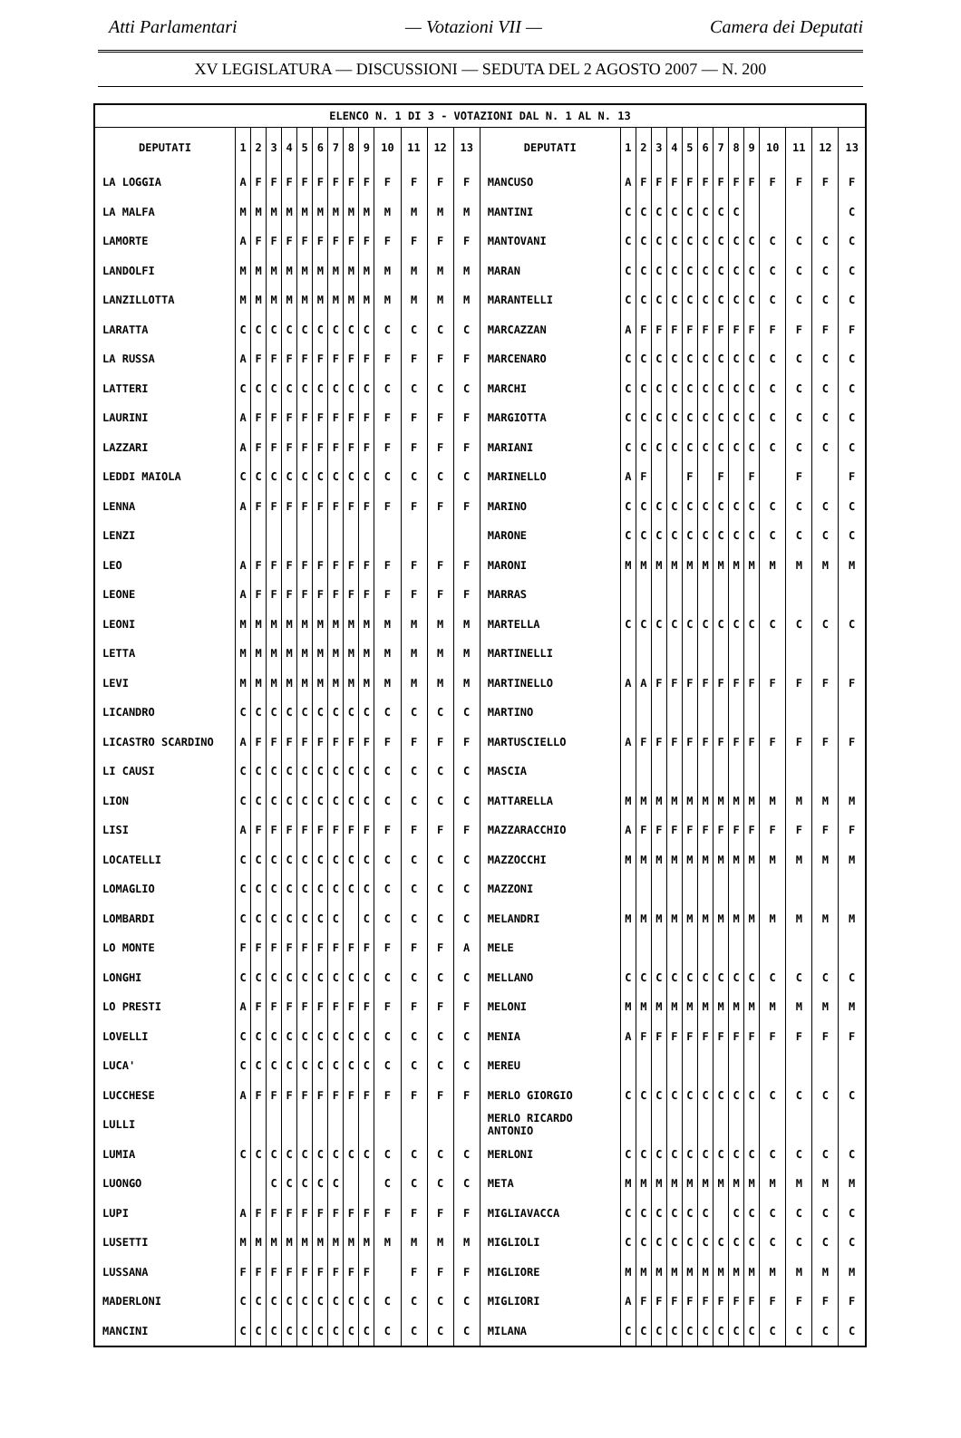Atti Parlamentari — Votazioni VII — Camera dei Deputati
XV LEGISLATURA — DISCUSSIONI — SEDUTA DEL 2 AGOSTO 2007 — N. 200
| ELENCO N. 1 DI 3 - VOTAZIONI DAL N. 1 AL N. 13 | | | | | | | | | | | | | | | | | | | | | | | | | | | |
| DEPUTATI | 1 | 2 | 3 | 4 | 5 | 6 | 7 | 8 | 9 | 10 | 11 | 12 | 13 | DEPUTATI | 1 | 2 | 3 | 4 | 5 | 6 | 7 | 8 | 9 | 10 | 11 | 12 | 13 |
| LA LOGGIA | A | F | F | F | F | F | F | F | F | F | F | F | F | MANCUSO | A | F | F | F | F | F | F | F | F | F | F | F | F |
| LA MALFA | M | M | M | M | M | M | M | M | M | M | M | M | M | MANTINI | C | C | C | C | C | C | C | C | | | | | C |
| LAMORTE | A | F | F | F | F | F | F | F | F | F | F | F | F | MANTOVANI | C | C | C | C | C | C | C | C | C | C | C | C | C |
| LANDOLFI | M | M | M | M | M | M | M | M | M | M | M | M | M | MARAN | C | C | C | C | C | C | C | C | C | C | C | C | C |
| LANZILLOTTA | M | M | M | M | M | M | M | M | M | M | M | M | M | MARANTELLI | C | C | C | C | C | C | C | C | C | C | C | C | C |
| LARATTA | C | C | C | C | C | C | C | C | C | C | C | C | C | MARCAZZAN | A | F | F | F | F | F | F | F | F | F | F | F | F |
| LA RUSSA | A | F | F | F | F | F | F | F | F | F | F | F | F | MARCENARO | C | C | C | C | C | C | C | C | C | C | C | C | C |
| LATTERI | C | C | C | C | C | C | C | C | C | C | C | C | C | MARCHI | C | C | C | C | C | C | C | C | C | C | C | C | C |
| LAURINI | A | F | F | F | F | F | F | F | F | F | F | F | F | MARGIOTTA | C | C | C | C | C | C | C | C | C | C | C | C | C |
| LAZZARI | A | F | F | F | F | F | F | F | F | F | F | F | F | MARIANI | C | C | C | C | C | C | C | C | C | C | C | C | C |
| LEDDI MAIOLA | C | C | C | C | C | C | C | C | C | C | C | C | C | MARINELLO | A | F | | | F | | F | | F | | F | | F |
| LENNA | A | F | F | F | F | F | F | F | F | F | F | F | F | MARINO | C | C | C | C | C | C | C | C | C | C | C | C | C |
| LENZI | | | | | | | | | | | | | | MARONE | C | C | C | C | C | C | C | C | C | C | C | C | C |
| LEO | A | F | F | F | F | F | F | F | F | F | F | F | F | MARONI | M | M | M | M | M | M | M | M | M | M | M | M | M |
| LEONE | A | F | F | F | F | F | F | F | F | F | F | F | F | MARRAS | | | | | | | | | | | | | |
| LEONI | M | M | M | M | M | M | M | M | M | M | M | M | M | MARTELLA | C | C | C | C | C | C | C | C | C | C | C | C | C |
| LETTA | M | M | M | M | M | M | M | M | M | M | M | M | M | MARTINELLI | | | | | | | | | | | | | |
| LEVI | M | M | M | M | M | M | M | M | M | M | M | M | M | MARTINELLO | A | A | F | F | F | F | F | F | F | F | F | F | F |
| LICANDRO | C | C | C | C | C | C | C | C | C | C | C | C | C | MARTINO | | | | | | | | | | | | | |
| LICASTRO SCARDINO | A | F | F | F | F | F | F | F | F | F | F | F | F | MARTUSCIELLO | A | F | F | F | F | F | F | F | F | F | F | F | F |
| LI CAUSI | C | C | C | C | C | C | C | C | C | C | C | C | C | MASCIA | | | | | | | | | | | | | |
| LION | C | C | C | C | C | C | C | C | C | C | C | C | C | MATTARELLA | M | M | M | M | M | M | M | M | M | M | M | M | M |
| LISI | A | F | F | F | F | F | F | F | F | F | F | F | F | MAZZARACCHIO | A | F | F | F | F | F | F | F | F | F | F | F | F |
| LOCATELLI | C | C | C | C | C | C | C | C | C | C | C | C | C | MAZZOCCHI | M | M | M | M | M | M | M | M | M | M | M | M | M |
| LOMAGLIO | C | C | C | C | C | C | C | C | C | C | C | C | C | MAZZONI | | | | | | | | | | | | | |
| LOMBARDI | C | C | C | C | C | C | C | | C | C | C | C | C | MELANDRI | M | M | M | M | M | M | M | M | M | M | M | M | M |
| LO MONTE | F | F | F | F | F | F | F | F | F | F | F | F | A | MELE | | | | | | | | | | | | | |
| LONGHI | C | C | C | C | C | C | C | C | C | C | C | C | C | MELLANO | C | C | C | C | C | C | C | C | C | C | C | C | C |
| LO PRESTI | A | F | F | F | F | F | F | F | F | F | F | F | F | MELONI | M | M | M | M | M | M | M | M | M | M | M | M | M |
| LOVELLI | C | C | C | C | C | C | C | C | C | C | C | C | C | MENIA | A | F | F | F | F | F | F | F | F | F | F | F | F |
| LUCA' | C | C | C | C | C | C | C | C | C | C | C | C | C | MEREU | | | | | | | | | | | | | |
| LUCCHESE | A | F | F | F | F | F | F | F | F | F | F | F | F | MERLO GIORGIO | C | C | C | C | C | C | C | C | C | C | C | C | C |
| LULLI | | | | | | | | | | | | | | MERLO RICARDO ANTONIO | | | | | | | | | | | | | |
| LUMIA | C | C | C | C | C | C | C | C | C | C | C | C | C | MERLONI | C | C | C | C | C | C | C | C | C | C | C | C | C |
| LUONGO | | | C | C | C | C | C | | | C | C | C | C | META | M | M | M | M | M | M | M | M | M | M | M | M | M |
| LUPI | A | F | F | F | F | F | F | F | F | F | F | F | F | MIGLIAVACCA | C | C | C | C | C | C | | C | C | C | C | C | C |
| LUSETTI | M | M | M | M | M | M | M | M | M | M | M | M | M | MIGLIOLI | C | C | C | C | C | C | C | C | C | C | C | C | C |
| LUSSANA | F | F | F | F | F | F | F | F | F | | F | F | F | MIGLIORE | M | M | M | M | M | M | M | M | M | M | M | M | M |
| MADERLONI | C | C | C | C | C | C | C | C | C | C | C | C | C | MIGLIORI | A | F | F | F | F | F | F | F | F | F | F | F | F |
| MANCINI | C | C | C | C | C | C | C | C | C | C | C | C | C | MILANA | C | C | C | C | C | C | C | C | C | C | C | C | C |